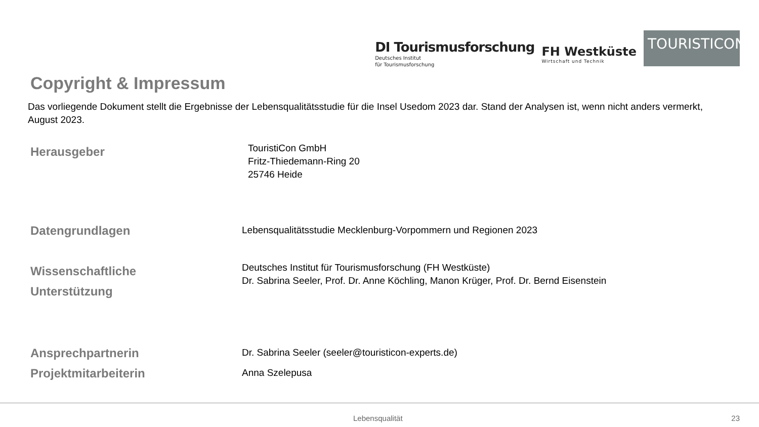DI Tourismusforschung
Deutsches Institut
für Tourismusforschung
FH Westküste
Wirtschaft und Technik
TOURISTICON
Copyright & Impressum
Das vorliegende Dokument stellt die Ergebnisse der Lebensqualitätsstudie für die Insel Usedom 2023 dar. Stand der Analysen ist, wenn nicht anders vermerkt, August 2023.
Herausgeber
TouristiCon GmbH
Fritz-Thiedemann-Ring 20
25746 Heide
Datengrundlagen
Lebensqualitätsstudie Mecklenburg-Vorpommern und Regionen 2023
Wissenschaftliche
Unterstützung
Deutsches Institut für Tourismusforschung (FH Westküste)
Dr. Sabrina Seeler, Prof. Dr. Anne Köchling, Manon Krüger, Prof. Dr. Bernd Eisenstein
Ansprechpartnerin
Dr. Sabrina Seeler (seeler@touristicon-experts.de)
Projektmitarbeiterin
Anna Szelepusa
Lebensqualität 23